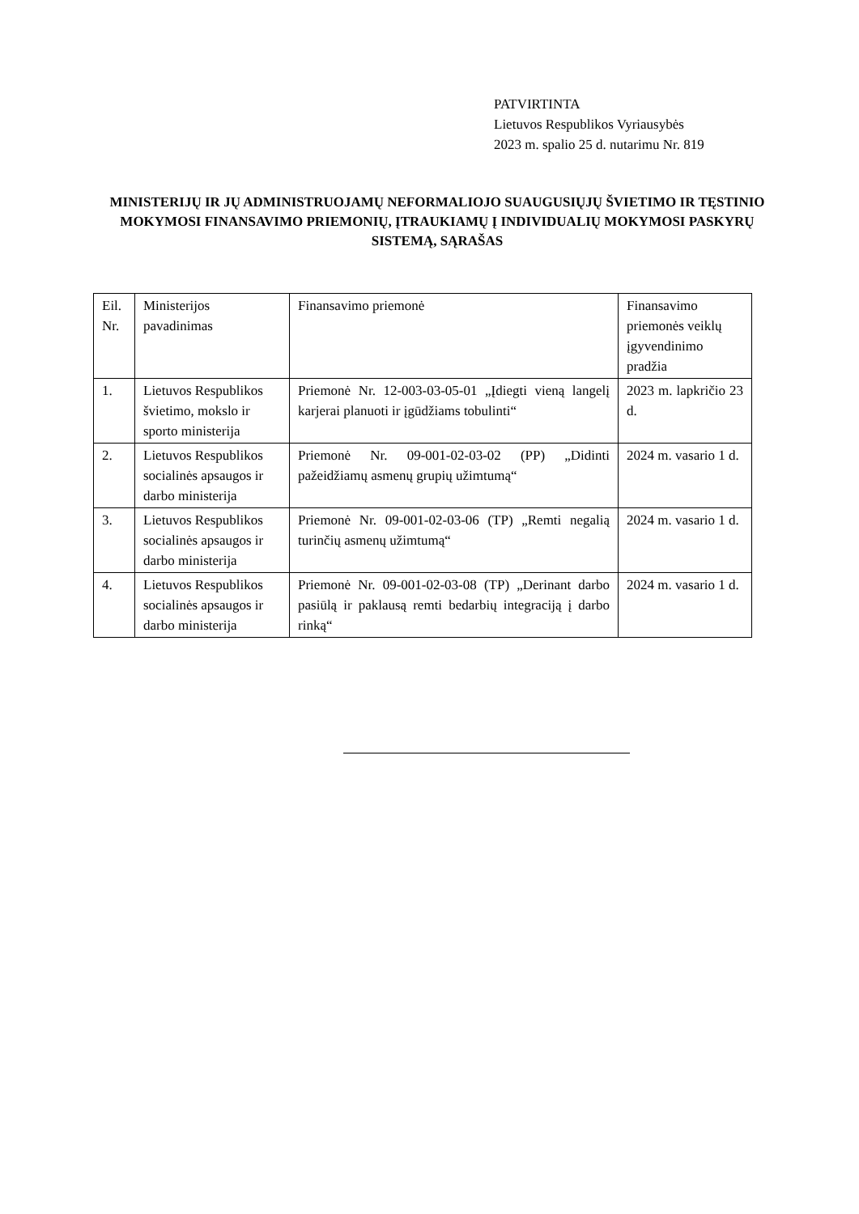PATVIRTINTA
Lietuvos Respublikos Vyriausybės
2023 m. spalio 25 d. nutarimu Nr. 819
MINISTERIJŲ IR JŲ ADMINISTRUOJAMŲ NEFORMALIOJO SUAUGUSIŲJŲ ŠVIETIMO IR TĘSTINIO MOKYMOSI FINANSAVIMO PRIEMONIŲ, ĮTRAUKIAMŲ Į INDIVIDUALIŲ MOKYMOSI PASKYRŲ SISTEMĄ, SĄRAŠAS
| Eil. Nr. | Ministerijos pavadinimas | Finansavimo priemonė | Finansavimo priemonės veiklų įgyvendinimo pradžia |
| 1. | Lietuvos Respublikos švietimo, mokslo ir sporto ministerija | Priemonė Nr. 12-003-03-05-01 „Įdiegti vieną langelį karjerai planuoti ir įgūdžiams tobulinti“ | 2023 m. lapkričio 23 d. |
| 2. | Lietuvos Respublikos socialinės apsaugos ir darbo ministerija | Priemonė Nr. 09-001-02-03-02 (PP) „Didinti pažeidžiamų asmenų grupių užimtumą“ | 2024 m. vasario 1 d. |
| 3. | Lietuvos Respublikos socialinės apsaugos ir darbo ministerija | Priemonė Nr. 09-001-02-03-06 (TP) „Remti negalią turinčių asmenų užimtumą“ | 2024 m. vasario 1 d. |
| 4. | Lietuvos Respublikos socialinės apsaugos ir darbo ministerija | Priemonė Nr. 09-001-02-03-08 (TP) „Derinant darbo pasiūlą ir paklausą remti bedarbių integraciją į darbo rinką“ | 2024 m. vasario 1 d. |